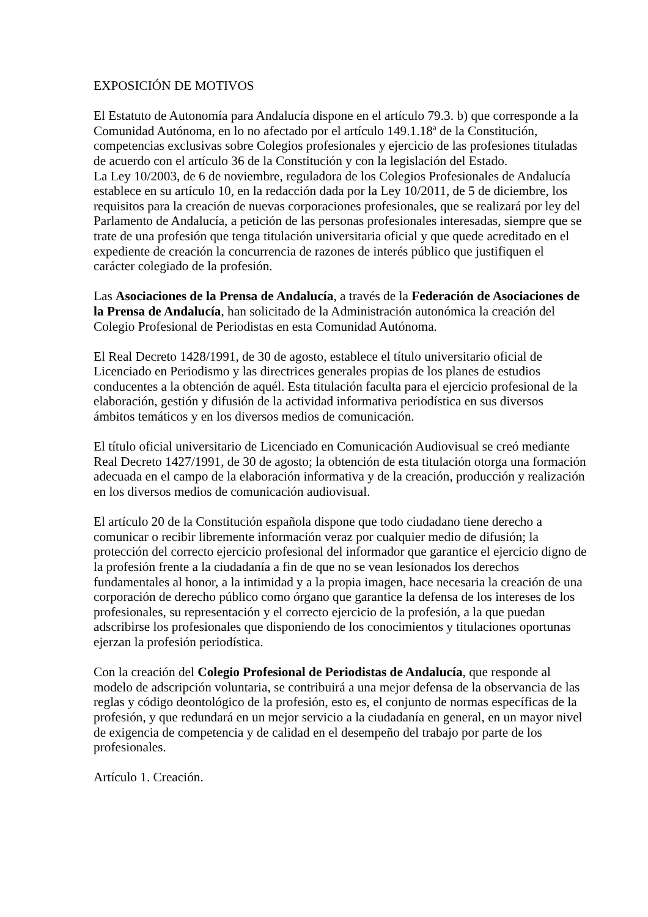EXPOSICIÓN DE MOTIVOS
El Estatuto de Autonomía para Andalucía dispone en el artículo 79.3. b) que corresponde a la Comunidad Autónoma, en lo no afectado por el artículo 149.1.18ª de la Constitución, competencias exclusivas sobre Colegios profesionales y ejercicio de las profesiones tituladas de acuerdo con el artículo 36 de la Constitución y con la legislación del Estado.
La Ley 10/2003, de 6 de noviembre, reguladora de los Colegios Profesionales de Andalucía establece en su artículo 10, en la redacción dada por la Ley 10/2011, de 5 de diciembre, los requisitos para la creación de nuevas corporaciones profesionales, que se realizará por ley del Parlamento de Andalucía, a petición de las personas profesionales interesadas, siempre que se trate de una profesión que tenga titulación universitaria oficial y que quede acreditado en el expediente de creación la concurrencia de razones de interés público que justifiquen el carácter colegiado de la profesión.
Las Asociaciones de la Prensa de Andalucía, a través de la Federación de Asociaciones de la Prensa de Andalucía, han solicitado de la Administración autonómica la creación del Colegio Profesional de Periodistas en esta Comunidad Autónoma.
El Real Decreto 1428/1991, de 30 de agosto, establece el título universitario oficial de Licenciado en Periodismo y las directrices generales propias de los planes de estudios conducentes a la obtención de aquél. Esta titulación faculta para el ejercicio profesional de la elaboración, gestión y difusión de la actividad informativa periodística en sus diversos ámbitos temáticos y en los diversos medios de comunicación.
El título oficial universitario de Licenciado en Comunicación Audiovisual se creó mediante Real Decreto 1427/1991, de 30 de agosto; la obtención de esta titulación otorga una formación adecuada en el campo de la elaboración informativa y de la creación, producción y realización en los diversos medios de comunicación audiovisual.
El artículo 20 de la Constitución española dispone que todo ciudadano tiene derecho a comunicar o recibir libremente información veraz por cualquier medio de difusión; la protección del correcto ejercicio profesional del informador que garantice el ejercicio digno de la profesión frente a la ciudadanía a fin de que no se vean lesionados los derechos fundamentales al honor, a la intimidad y a la propia imagen, hace necesaria la creación de una corporación de derecho público como órgano que garantice la defensa de los intereses de los profesionales, su representación y el correcto ejercicio de la profesión, a la que puedan adscribirse los profesionales que disponiendo de los conocimientos y titulaciones oportunas ejerzan la profesión periodística.
Con la creación del Colegio Profesional de Periodistas de Andalucía, que responde al modelo de adscripción voluntaria, se contribuirá a una mejor defensa de la observancia de las reglas y código deontológico de la profesión, esto es, el conjunto de normas específicas de la profesión, y que redundará en un mejor servicio a la ciudadanía en general, en un mayor nivel de exigencia de competencia y de calidad en el desempeño del trabajo por parte de los profesionales.
Artículo 1. Creación.